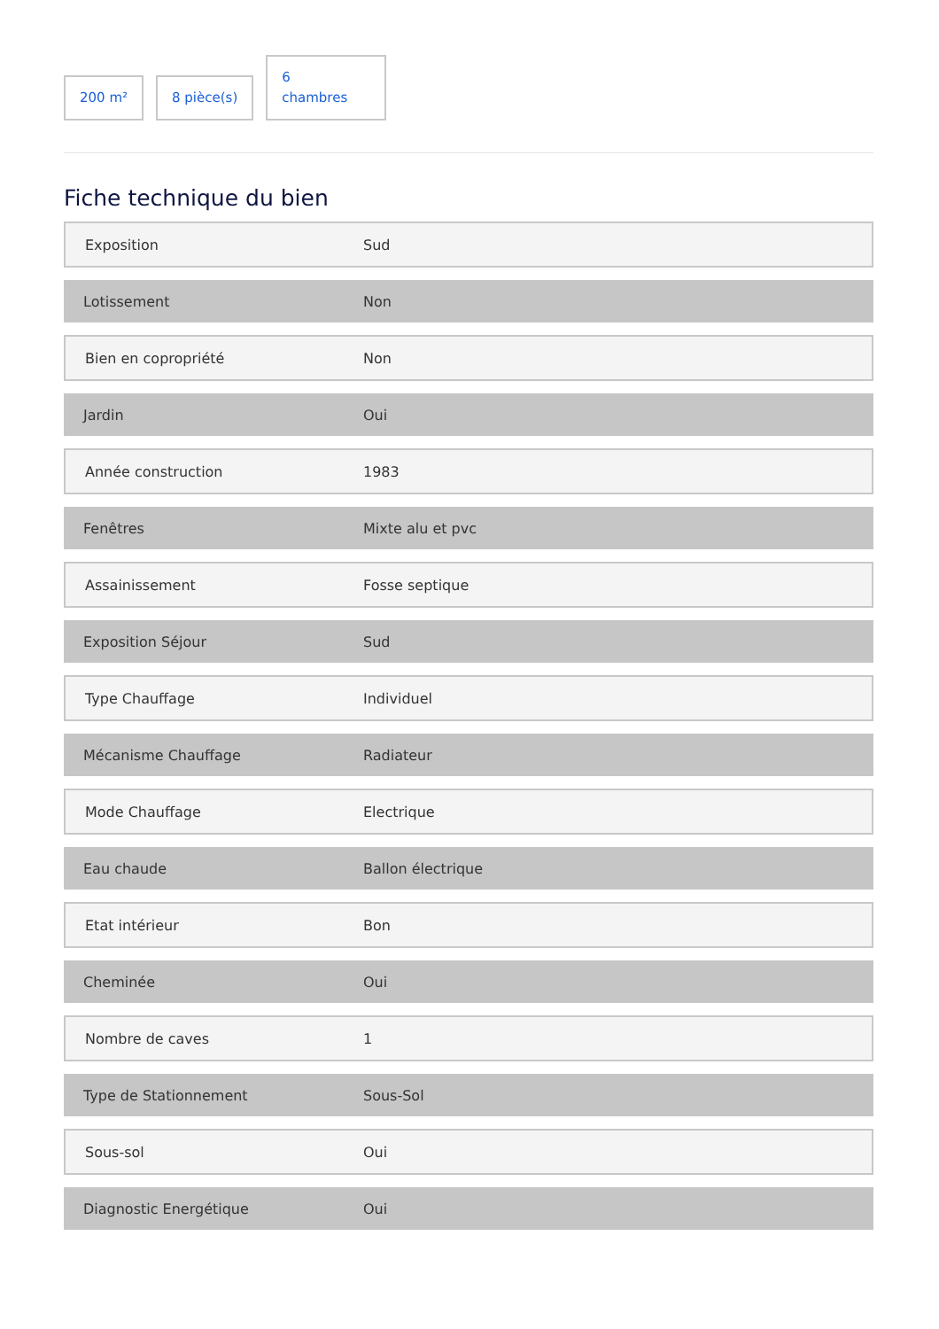200 m²
8 pièce(s)
6
chambres
Fiche technique du bien
| Exposition | Sud |
| Lotissement | Non |
| Bien en copropriété | Non |
| Jardin | Oui |
| Année construction | 1983 |
| Fenêtres | Mixte alu et pvc |
| Assainissement | Fosse septique |
| Exposition Séjour | Sud |
| Type Chauffage | Individuel |
| Mécanisme Chauffage | Radiateur |
| Mode Chauffage | Electrique |
| Eau chaude | Ballon électrique |
| Etat intérieur | Bon |
| Cheminée | Oui |
| Nombre de caves | 1 |
| Type de Stationnement | Sous-Sol |
| Sous-sol | Oui |
| Diagnostic Energétique | Oui |